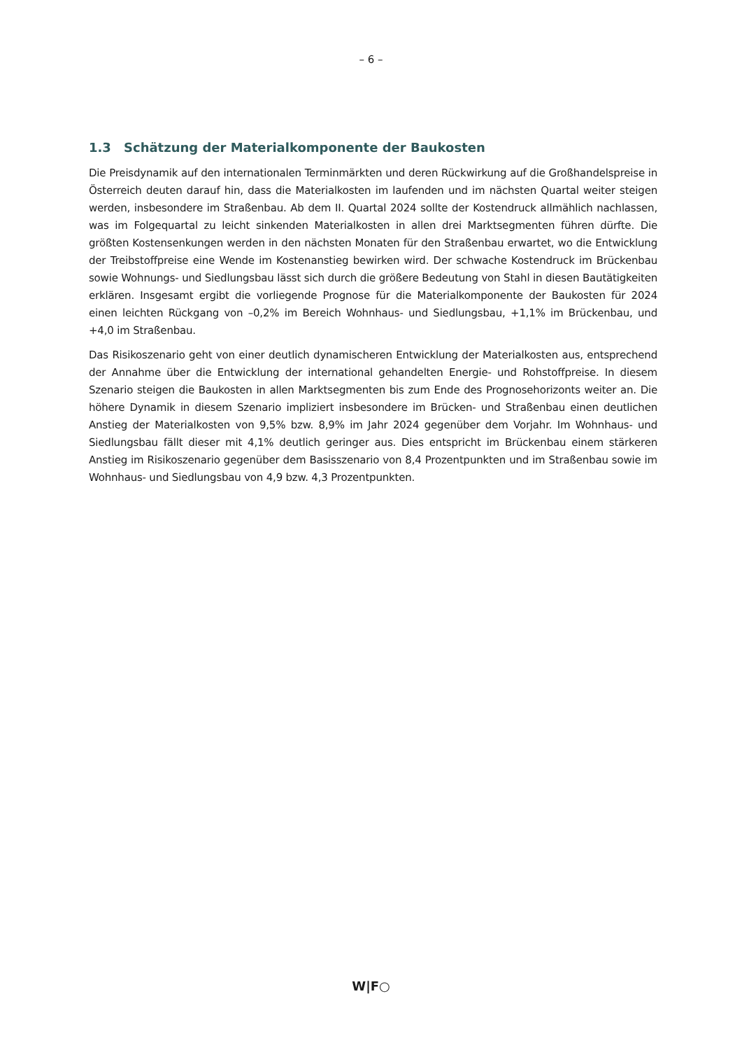– 6 –
1.3 Schätzung der Materialkomponente der Baukosten
Die Preisdynamik auf den internationalen Terminmärkten und deren Rückwirkung auf die Großhandelspreise in Österreich deuten darauf hin, dass die Materialkosten im laufenden und im nächsten Quartal weiter steigen werden, insbesondere im Straßenbau. Ab dem II. Quartal 2024 sollte der Kostendruck allmählich nachlassen, was im Folgequartal zu leicht sinkenden Materialkosten in allen drei Marktsegmenten führen dürfte. Die größten Kostensenkungen werden in den nächsten Monaten für den Straßenbau erwartet, wo die Entwicklung der Treibstoffpreise eine Wende im Kostenanstieg bewirken wird. Der schwache Kostendruck im Brückenbau sowie Wohnungs- und Siedlungsbau lässt sich durch die größere Bedeutung von Stahl in diesen Bautätigkeiten erklären. Insgesamt ergibt die vorliegende Prognose für die Materialkomponente der Baukosten für 2024 einen leichten Rückgang von –0,2% im Bereich Wohnhaus- und Siedlungsbau, +1,1% im Brückenbau, und +4,0 im Straßenbau.
Das Risikoszenario geht von einer deutlich dynamischeren Entwicklung der Materialkosten aus, entsprechend der Annahme über die Entwicklung der international gehandelten Energie- und Rohstoffpreise. In diesem Szenario steigen die Baukosten in allen Marktsegmenten bis zum Ende des Prognosehorizonts weiter an. Die höhere Dynamik in diesem Szenario impliziert insbesondere im Brücken- und Straßenbau einen deutlichen Anstieg der Materialkosten von 9,5% bzw. 8,9% im Jahr 2024 gegenüber dem Vorjahr. Im Wohnhaus- und Siedlungsbau fällt dieser mit 4,1% deutlich geringer aus. Dies entspricht im Brückenbau einem stärkeren Anstieg im Risikoszenario gegenüber dem Basisszenario von 8,4 Prozentpunkten und im Straßenbau sowie im Wohnhaus- und Siedlungsbau von 4,9 bzw. 4,3 Prozentpunkten.
W|F○